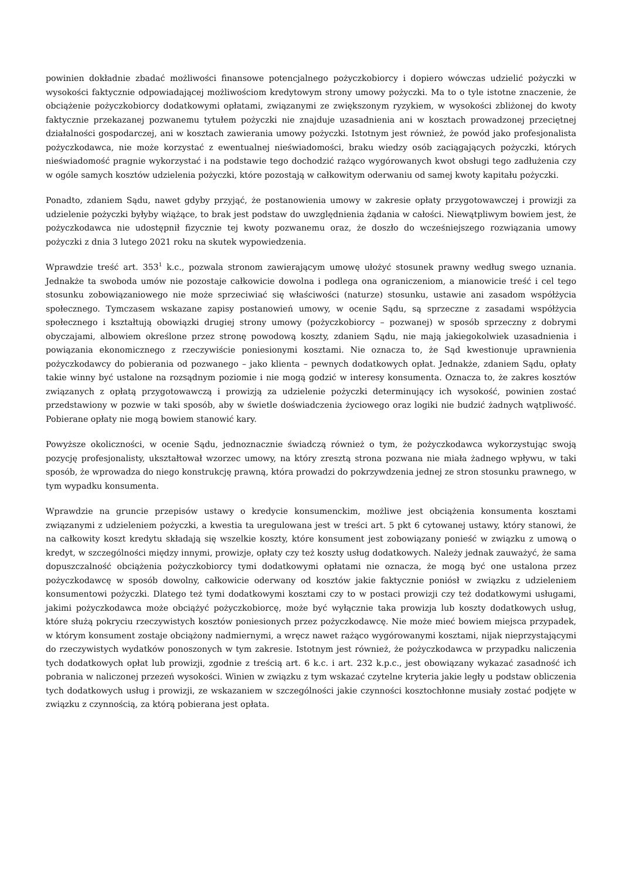powinien dokładnie zbadać możliwości finansowe potencjalnego pożyczkobiorcy i dopiero wówczas udzielić pożyczki w wysokości faktycznie odpowiadającej możliwościom kredytowym strony umowy pożyczki. Ma to o tyle istotne znaczenie, że obciążenie pożyczkobiorcy dodatkowymi opłatami, związanymi ze zwiększonym ryzykiem, w wysokości zbliżonej do kwoty faktycznie przekazanej pozwanemu tytułem pożyczki nie znajduje uzasadnienia ani w kosztach prowadzonej przeciętnej działalności gospodarczej, ani w kosztach zawierania umowy pożyczki. Istotnym jest również, że powód jako profesjonalista pożyczkodawca, nie może korzystać z ewentualnej nieświadomości, braku wiedzy osób zaciągających pożyczki, których nieświadomość pragnie wykorzystać i na podstawie tego dochodzić rażąco wygórowanych kwot obsługi tego zadłużenia czy w ogóle samych kosztów udzielenia pożyczki, które pozostają w całkowitym oderwaniu od samej kwoty kapitału pożyczki.
Ponadto, zdaniem Sądu, nawet gdyby przyjąć, że postanowienia umowy w zakresie opłaty przygotowawczej i prowizji za udzielenie pożyczki byłyby wiążące, to brak jest podstaw do uwzględnienia żądania w całości. Niewątpliwym bowiem jest, że pożyczkodawca nie udostępnił fizycznie tej kwoty pozwanemu oraz, że doszło do wcześniejszego rozwiązania umowy pożyczki z dnia 3 lutego 2021 roku na skutek wypowiedzenia.
Wprawdzie treść art. 353<sup>1</sup> k.c., pozwala stronom zawierającym umowę ułożyć stosunek prawny według swego uznania. Jednakże ta swoboda umów nie pozostaje całkowicie dowolna i podlega ona ograniczeniom, a mianowicie treść i cel tego stosunku zobowiązaniowego nie może sprzeciwiać się właściwości (naturze) stosunku, ustawie ani zasadom współżycia społecznego. Tymczasem wskazane zapisy postanowień umowy, w ocenie Sądu, są sprzeczne z zasadami współżycia społecznego i kształtują obowiązki drugiej strony umowy (pożyczkobiorcy – pozwanej) w sposób sprzeczny z dobrymi obyczajami, albowiem określone przez stronę powodową koszty, zdaniem Sądu, nie mają jakiegokolwiek uzasadnienia i powiązania ekonomicznego z rzeczywiście poniesionymi kosztami. Nie oznacza to, że Sąd kwestionuje uprawnienia pożyczkodawcy do pobierania od pozwanego – jako klienta – pewnych dodatkowych opłat. Jednakże, zdaniem Sądu, opłaty takie winny być ustalone na rozsądnym poziomie i nie mogą godzić w interesy konsumenta. Oznacza to, że zakres kosztów związanych z opłatą przygotowawczą i prowizją za udzielenie pożyczki determinujący ich wysokość, powinien zostać przedstawiony w pozwie w taki sposób, aby w świetle doświadczenia życiowego oraz logiki nie budzić żadnych wątpliwość. Pobierane opłaty nie mogą bowiem stanowić kary.
Powyższe okoliczności, w ocenie Sądu, jednoznacznie świadczą również o tym, że pożyczkodawca wykorzystując swoją pozycję profesjonalisty, ukształtował wzorzec umowy, na który zresztą strona pozwana nie miała żadnego wpływu, w taki sposób, że wprowadza do niego konstrukcję prawną, która prowadzi do pokrzywdzenia jednej ze stron stosunku prawnego, w tym wypadku konsumenta.
Wprawdzie na gruncie przepisów ustawy o kredycie konsumenckim, możliwe jest obciążenia konsumenta kosztami związanymi z udzieleniem pożyczki, a kwestia ta uregulowana jest w treści art. 5 pkt 6 cytowanej ustawy, który stanowi, że na całkowity koszt kredytu składają się wszelkie koszty, które konsument jest zobowiązany ponieść w związku z umową o kredyt, w szczególności między innymi, prowizje, opłaty czy też koszty usług dodatkowych. Należy jednak zauważyć, że sama dopuszczalność obciążenia pożyczkobiorcy tymi dodatkowymi opłatami nie oznacza, że mogą być one ustalona przez pożyczkodawcę w sposób dowolny, całkowicie oderwany od kosztów jakie faktycznie poniósł w związku z udzieleniem konsumentowi pożyczki. Dlatego też tymi dodatkowymi kosztami czy to w postaci prowizji czy też dodatkowymi usługami, jakimi pożyczkodawca może obciążyć pożyczkobiorcę, może być wyłącznie taka prowizja lub koszty dodatkowych usług, które służą pokryciu rzeczywistych kosztów poniesionych przez pożyczkodawcę. Nie może mieć bowiem miejsca przypadek, w którym konsument zostaje obciążony nadmiernymi, a wręcz nawet rażąco wygórowanymi kosztami, nijak nieprzystającymi do rzeczywistych wydatków ponoszonych w tym zakresie. Istotnym jest również, że pożyczkodawca w przypadku naliczenia tych dodatkowych opłat lub prowizji, zgodnie z treścią art. 6 k.c. i art. 232 k.p.c., jest obowiązany wykazać zasadność ich pobrania w naliczonej przezeń wysokości. Winien w związku z tym wskazać czytelne kryteria jakie legły u podstaw obliczenia tych dodatkowych usług i prowizji, ze wskazaniem w szczególności jakie czynności kosztochłonne musiały zostać podjęte w związku z czynnością, za którą pobierana jest opłata.